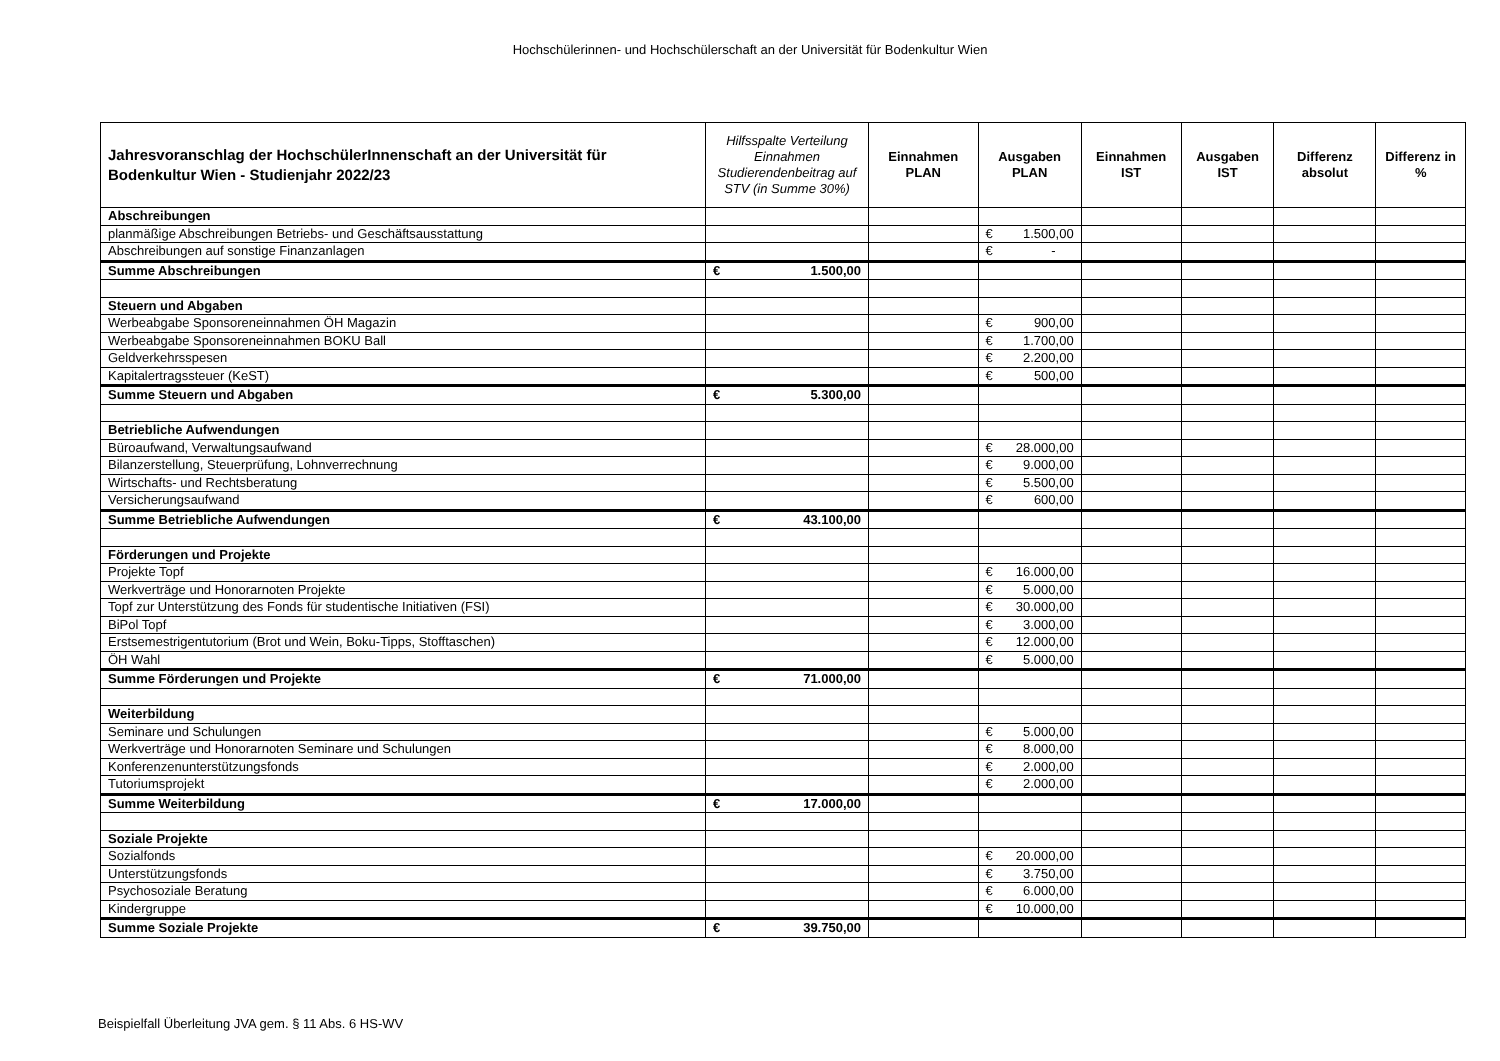Hochschülerinnen- und Hochschülerschaft an der Universität für Bodenkultur Wien
| Jahresvoranschlag der HochschülerInnenschaft an der Universität für Bodenkultur Wien - Studienjahr 2022/23 | Hilfsspalte Verteilung Einnahmen Studierendenbeitrag auf STV (in Summe 30%) | Einnahmen PLAN | Ausgaben PLAN | Einnahmen IST | Ausgaben IST | Differenz absolut | Differenz in % |
| --- | --- | --- | --- | --- | --- | --- | --- |
| Abschreibungen | | | | | | | |
| planmäßige Abschreibungen Betriebs- und Geschäftsausstattung | | | € 1.500,00 | | | | |
| Abschreibungen auf sonstige Finanzanlagen | | | € - | | | | |
| Summe Abschreibungen | € 1.500,00 | | | | | | |
| Steuern und Abgaben | | | | | | | |
| Werbeabgabe Sponsoreneinnahmen ÖH Magazin | | | € 900,00 | | | | |
| Werbeabgabe Sponsoreneinnahmen BOKU Ball | | | € 1.700,00 | | | | |
| Geldverkehrsspesen | | | € 2.200,00 | | | | |
| Kapitalertragssteuer (KeST) | | | € 500,00 | | | | |
| Summe Steuern und Abgaben | € 5.300,00 | | | | | | |
| Betriebliche Aufwendungen | | | | | | | |
| Büroaufwand, Verwaltungsaufwand | | | € 28.000,00 | | | | |
| Bilanzerstellung, Steuerprüfung, Lohnverrechnung | | | € 9.000,00 | | | | |
| Wirtschafts- und Rechtsberatung | | | € 5.500,00 | | | | |
| Versicherungsaufwand | | | € 600,00 | | | | |
| Summe Betriebliche Aufwendungen | € 43.100,00 | | | | | | |
| Förderungen und Projekte | | | | | | | |
| Projekte Topf | | | € 16.000,00 | | | | |
| Werkverträge und Honorarnoten Projekte | | | € 5.000,00 | | | | |
| Topf zur Unterstützung des Fonds für studentische Initiativen (FSI) | | | € 30.000,00 | | | | |
| BiPol Topf | | | € 3.000,00 | | | | |
| Erstsemestrigentutorium (Brot und Wein, Boku-Tipps, Stofftaschen) | | | € 12.000,00 | | | | |
| ÖH Wahl | | | € 5.000,00 | | | | |
| Summe Förderungen und Projekte | € 71.000,00 | | | | | | |
| Weiterbildung | | | | | | | |
| Seminare und Schulungen | | | € 5.000,00 | | | | |
| Werkverträge und Honorarnoten Seminare und Schulungen | | | € 8.000,00 | | | | |
| Konferenzenunterstützungsfonds | | | € 2.000,00 | | | | |
| Tutoriumsprojekt | | | € 2.000,00 | | | | |
| Summe Weiterbildung | € 17.000,00 | | | | | | |
| Soziale Projekte | | | | | | | |
| Sozialfonds | | | € 20.000,00 | | | | |
| Unterstützungsfonds | | | € 3.750,00 | | | | |
| Psychosoziale Beratung | | | € 6.000,00 | | | | |
| Kindergruppe | | | € 10.000,00 | | | | |
| Summe Soziale Projekte | € 39.750,00 | | | | | | |
Beispielfall Überleitung JVA gem. § 11 Abs. 6 HS-WV